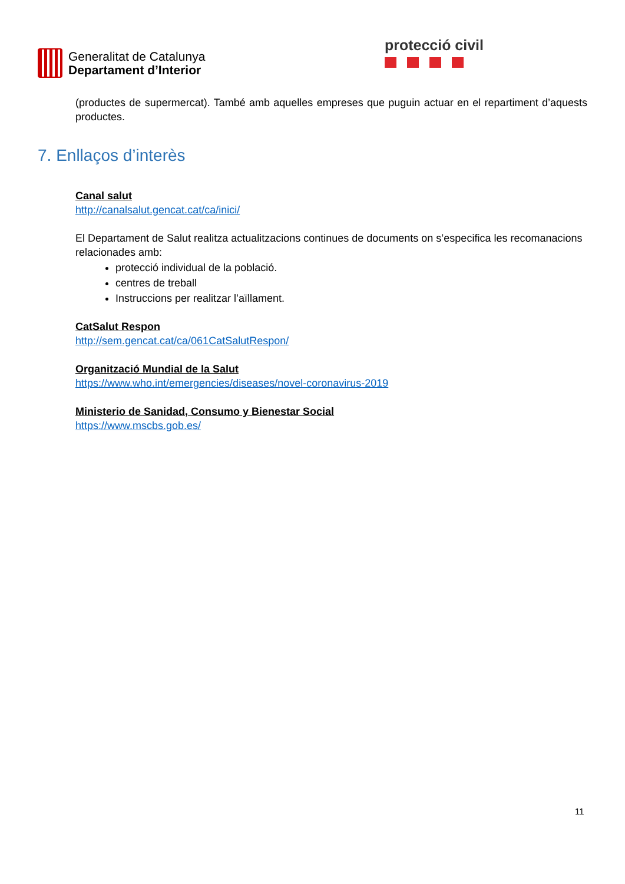Generalitat de Catalunya
Departament d’Interior
protecció civil
(productes de supermercat). També amb aquelles empreses que puguin actuar en el repartiment d’aquests productes.
7. Enllaços d’interès
Canal salut
http://canalsalut.gencat.cat/ca/inici/
El Departament de Salut realitza actualitzacions continues de documents on s’especifica les recomanacions relacionades amb:
protecció individual de la població.
centres de treball
Instruccions per realitzar l’aïllament.
CatSalut Respon
http://sem.gencat.cat/ca/061CatSalutRespon/
Organització Mundial de la Salut
https://www.who.int/emergencies/diseases/novel-coronavirus-2019
Ministerio de Sanidad, Consumo y Bienestar Social
https://www.mscbs.gob.es/
11